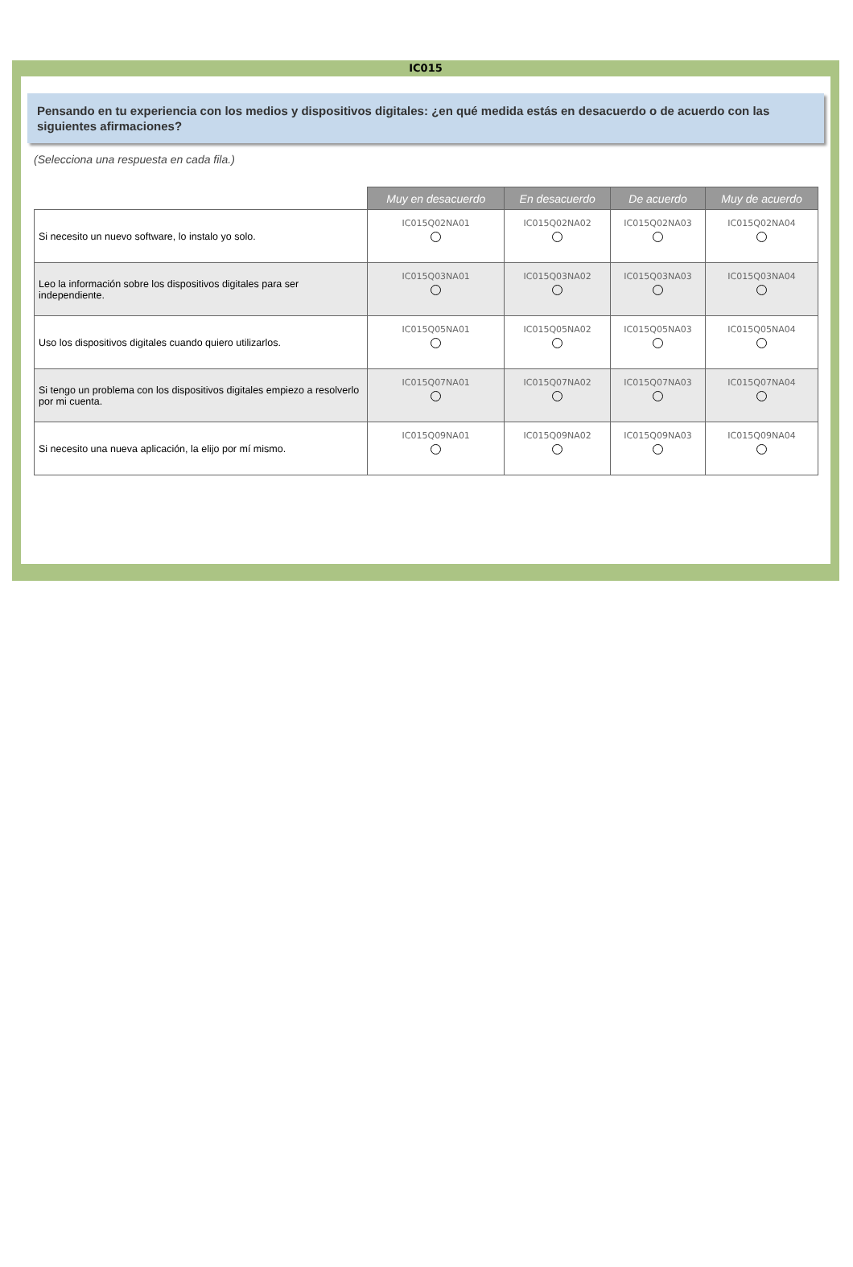IC015
Pensando en tu experiencia con los medios y dispositivos digitales: ¿en qué medida estás en desacuerdo o de acuerdo con las siguientes afirmaciones?
(Selecciona una respuesta en cada fila.)
| | Muy en desacuerdo | En desacuerdo | De acuerdo | Muy de acuerdo |
| Si necesito un nuevo software, lo instalo yo solo. | IC015Q02NA01 | IC015Q02NA02 | IC015Q02NA03 | IC015Q02NA04 |
| Leo la información sobre los dispositivos digitales para ser independiente. | IC015Q03NA01 | IC015Q03NA02 | IC015Q03NA03 | IC015Q03NA04 |
| Uso los dispositivos digitales cuando quiero utilizarlos. | IC015Q05NA01 | IC015Q05NA02 | IC015Q05NA03 | IC015Q05NA04 |
| Si tengo un problema con los dispositivos digitales empiezo a resolverlo por mi cuenta. | IC015Q07NA01 | IC015Q07NA02 | IC015Q07NA03 | IC015Q07NA04 |
| Si necesito una nueva aplicación, la elijo por mí mismo. | IC015Q09NA01 | IC015Q09NA02 | IC015Q09NA03 | IC015Q09NA04 |